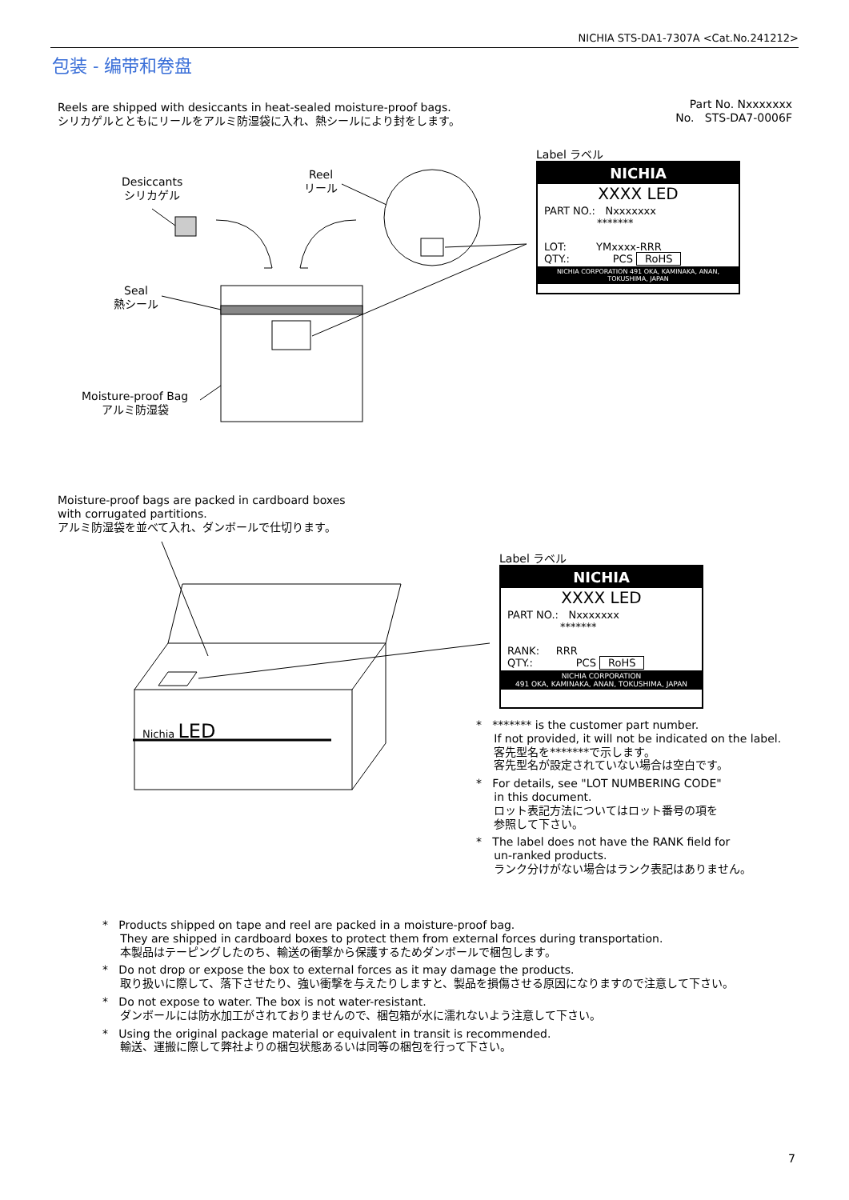NICHIA STS-DA1-7307A <Cat.No.241212>
包装 - 编带和卷盘
Reels are shipped with desiccants in heat-sealed moisture-proof bags.
シリカゲルとともにリールをアルミ防湿袋に入れ、熱シールにより封をします。
Part No. Nxxxxxxx
No. STS-DA7-0006F
Desiccants
シリカゲル
Reel
リール
Seal
熱シール
Moisture-proof Bag
アルミ防湿袋
Label ラベル
NICHIA
XXXX LED
PART NO.: Nxxxxxxx
*******
LOT: YMxxxx-RRR
QTY.: PCS RoHS
NICHIA CORPORATION 491 OKA, KAMINAKA, ANAN, TOKUSHIMA, JAPAN
Moisture-proof bags are packed in cardboard boxes
with corrugated partitions.
アルミ防湿袋を並べて入れ、ダンボールで仕切ります。
Nichia LED
Label ラベル
NICHIA
XXXX LED
PART NO.: Nxxxxxxx
*******
RANK: RRR
QTY.: PCS RoHS
NICHIA CORPORATION
491 OKA, KAMINAKA, ANAN, TOKUSHIMA, JAPAN
* ******* is the customer part number.
If not provided, it will not be indicated on the label.
客先型名を*******で示します。
客先型名が設定されていない場合は空白です。
* For details, see "LOT NUMBERING CODE"
in this document.
ロット表記方法についてはロット番号の項を
参照して下さい。
* The label does not have the RANK field for
un-ranked products.
ランク分けがない場合はランク表記はありません。
* Products shipped on tape and reel are packed in a moisture-proof bag.
They are shipped in cardboard boxes to protect them from external forces during transportation.
本製品はテーピングしたのち、輸送の衝撃から保護するためダンボールで梱包します。
* Do not drop or expose the box to external forces as it may damage the products.
取り扱いに際して、落下させたり、強い衝撃を与えたりしますと、製品を損傷させる原因になりますので注意して下さい。
* Do not expose to water. The box is not water-resistant.
ダンボールには防水加工がされておりませんので、梱包箱が水に濡れないよう注意して下さい。
* Using the original package material or equivalent in transit is recommended.
輸送、運搬に際して弊社よりの梱包状態あるいは同等の梱包を行って下さい。
7